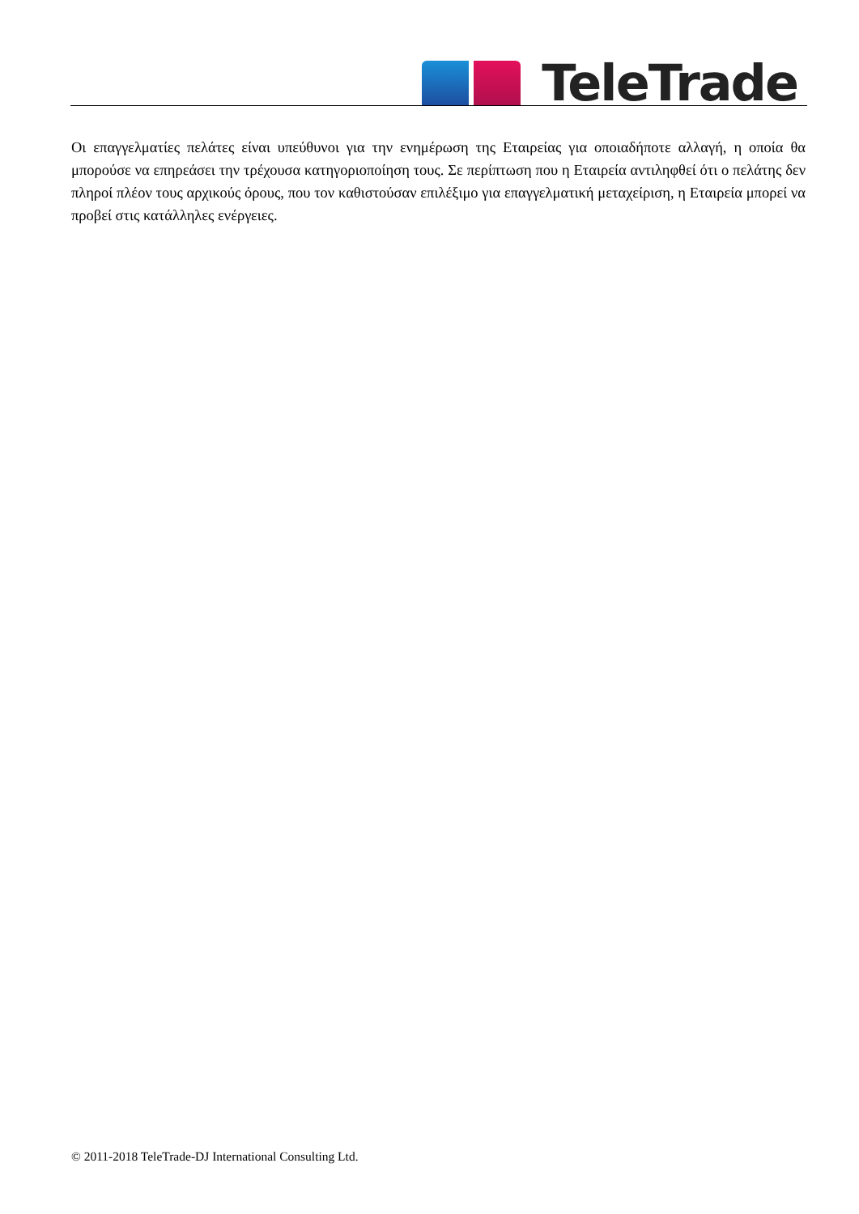TeleTrade
Οι επαγγελματίες πελάτες είναι υπεύθυνοι για την ενημέρωση της Εταιρείας για οποιαδήποτε αλλαγή, η οποία θα μπορούσε να επηρεάσει την τρέχουσα κατηγοριοποίηση τους. Σε περίπτωση που η Εταιρεία αντιληφθεί ότι ο πελάτης δεν πληροί πλέον τους αρχικούς όρους, που τον καθιστούσαν επιλέξιμο για επαγγελματική μεταχείριση, η Εταιρεία μπορεί να προβεί στις κατάλληλες ενέργειες.
© 2011-2018 TeleTrade-DJ International Consulting Ltd.